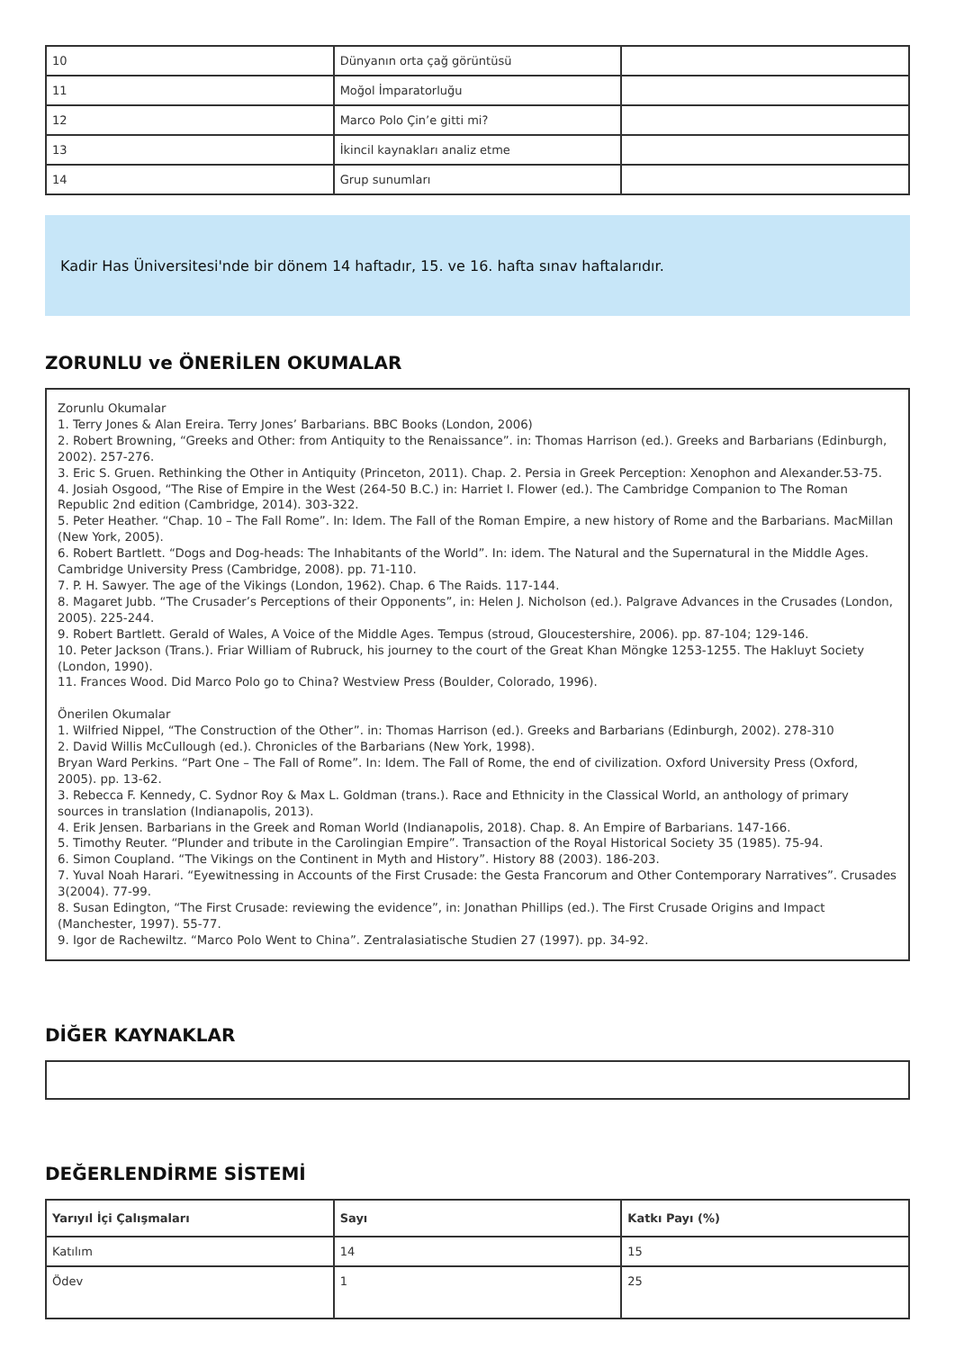| 10 | Dünyanın orta çağ görüntüsü | |
| 11 | Moğol İmparatorluğu | |
| 12 | Marco Polo Çin’e gitti mi? | |
| 13 | İkincil kaynakları analiz etme | |
| 14 | Grup sunumları | |
Kadir Has Üniversitesi'nde bir dönem 14 haftadır, 15. ve 16. hafta sınav haftalarıdır.
ZORUNLU ve ÖNERİLEN OKUMALAR
Zorunlu Okumalar
1. Terry Jones & Alan Ereira. Terry Jones’ Barbarians. BBC Books (London, 2006)
2. Robert Browning, “Greeks and Other: from Antiquity to the Renaissance”. in: Thomas Harrison (ed.). Greeks and Barbarians (Edinburgh, 2002). 257-276.
3. Eric S. Gruen. Rethinking the Other in Antiquity (Princeton, 2011). Chap. 2. Persia in Greek Perception: Xenophon and Alexander.53-75.
4. Josiah Osgood, “The Rise of Empire in the West (264-50 B.C.) in: Harriet I. Flower (ed.). The Cambridge Companion to The Roman Republic 2nd edition (Cambridge, 2014). 303-322.
5. Peter Heather. “Chap. 10 – The Fall Rome”. In: Idem. The Fall of the Roman Empire, a new history of Rome and the Barbarians. MacMillan (New York, 2005).
6. Robert Bartlett. “Dogs and Dog-heads: The Inhabitants of the World”. In: idem. The Natural and the Supernatural in the Middle Ages. Cambridge University Press (Cambridge, 2008). pp. 71-110.
7. P. H. Sawyer. The age of the Vikings (London, 1962). Chap. 6 The Raids. 117-144.
8. Magaret Jubb. “The Crusader’s Perceptions of their Opponents”, in: Helen J. Nicholson (ed.). Palgrave Advances in the Crusades (London, 2005). 225-244.
9. Robert Bartlett. Gerald of Wales, A Voice of the Middle Ages. Tempus (stroud, Gloucestershire, 2006). pp. 87-104; 129-146.
10. Peter Jackson (Trans.). Friar William of Rubruck, his journey to the court of the Great Khan Möngke 1253-1255. The Hakluyt Society (London, 1990).
11. Frances Wood. Did Marco Polo go to China? Westview Press (Boulder, Colorado, 1996).
Önerilen Okumalar
1. Wilfried Nippel, “The Construction of the Other”. in: Thomas Harrison (ed.). Greeks and Barbarians (Edinburgh, 2002). 278-310
2. David Willis McCullough (ed.). Chronicles of the Barbarians (New York, 1998).
Bryan Ward Perkins. “Part One – The Fall of Rome”. In: Idem. The Fall of Rome, the end of civilization. Oxford University Press (Oxford, 2005). pp. 13-62.
3. Rebecca F. Kennedy, C. Sydnor Roy & Max L. Goldman (trans.). Race and Ethnicity in the Classical World, an anthology of primary sources in translation (Indianapolis, 2013).
4. Erik Jensen. Barbarians in the Greek and Roman World (Indianapolis, 2018). Chap. 8. An Empire of Barbarians. 147-166.
5. Timothy Reuter. “Plunder and tribute in the Carolingian Empire”. Transaction of the Royal Historical Society 35 (1985). 75-94.
6. Simon Coupland. “The Vikings on the Continent in Myth and History”. History 88 (2003). 186-203.
7. Yuval Noah Harari. “Eyewitnessing in Accounts of the First Crusade: the Gesta Francorum and Other Contemporary Narratives”. Crusades 3(2004). 77-99.
8. Susan Edington, “The First Crusade: reviewing the evidence”, in: Jonathan Phillips (ed.). The First Crusade Origins and Impact (Manchester, 1997). 55-77.
9. Igor de Rachewiltz. “Marco Polo Went to China”. Zentralasiatische Studien 27 (1997). pp. 34-92.
DİĞER KAYNAKLAR
DEĞERLENDİRME SİSTEMİ
| Yarıyıl İçi Çalışmaları | Sayı | Katkı Payı (%) |
| --- | --- | --- |
| Katılım | 14 | 15 |
| Ödev | 1 | 25 |